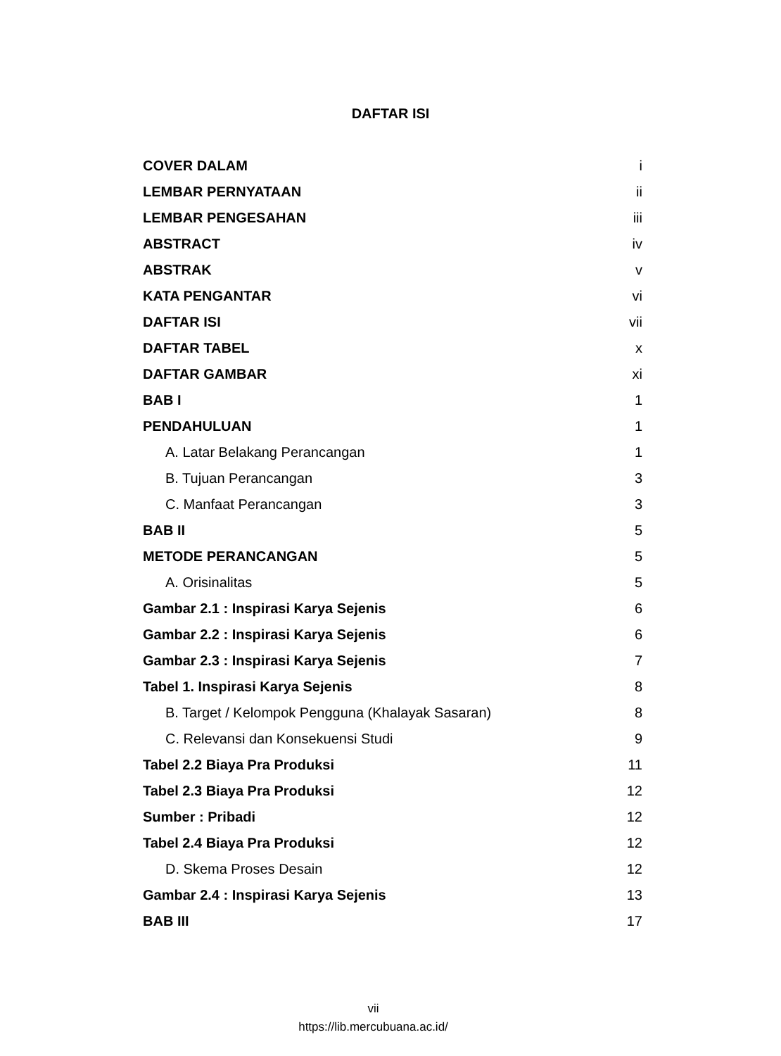DAFTAR ISI
COVER DALAM i
LEMBAR PERNYATAAN ii
LEMBAR PENGESAHAN iii
ABSTRACT iv
ABSTRAK v
KATA PENGANTAR vi
DAFTAR ISI vii
DAFTAR TABEL x
DAFTAR GAMBAR xi
BAB I 1
PENDAHULUAN 1
A. Latar Belakang Perancangan 1
B. Tujuan Perancangan 3
C. Manfaat Perancangan 3
BAB II 5
METODE PERANCANGAN 5
A. Orisinalitas 5
Gambar 2.1 : Inspirasi Karya Sejenis 6
Gambar 2.2 : Inspirasi Karya Sejenis 6
Gambar 2.3 : Inspirasi Karya Sejenis 7
Tabel 1. Inspirasi Karya Sejenis 8
B. Target / Kelompok Pengguna (Khalayak Sasaran) 8
C. Relevansi dan Konsekuensi Studi 9
Tabel 2.2 Biaya Pra Produksi 11
Tabel 2.3 Biaya Pra Produksi 12
Sumber : Pribadi 12
Tabel 2.4 Biaya Pra Produksi 12
D. Skema Proses Desain 12
Gambar 2.4 : Inspirasi Karya Sejenis 13
BAB III 17
vii
https://lib.mercubuana.ac.id/